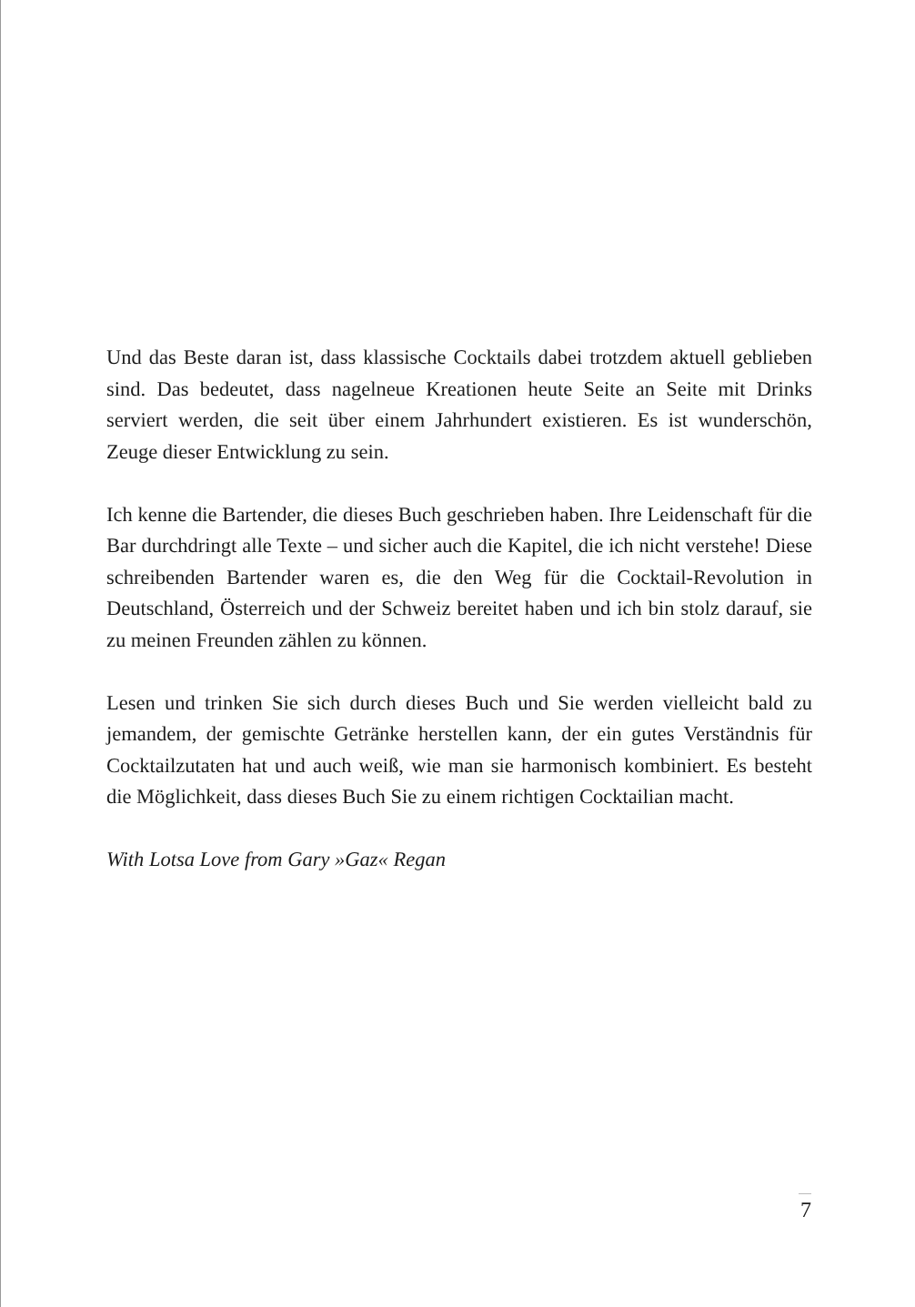Und das Beste daran ist, dass klassische Cocktails dabei trotzdem aktuell geblieben sind. Das bedeutet, dass nagelneue Kreationen heute Seite an Seite mit Drinks serviert werden, die seit über einem Jahrhundert existieren. Es ist wunderschön, Zeuge dieser Entwicklung zu sein.
Ich kenne die Bartender, die dieses Buch geschrieben haben. Ihre Leidenschaft für die Bar durchdringt alle Texte – und sicher auch die Kapitel, die ich nicht verstehe! Diese schreibenden Bartender waren es, die den Weg für die Cocktail-Revolution in Deutschland, Österreich und der Schweiz bereitet haben und ich bin stolz darauf, sie zu meinen Freunden zählen zu können.
Lesen und trinken Sie sich durch dieses Buch und Sie werden vielleicht bald zu jemandem, der gemischte Getränke herstellen kann, der ein gutes Verständnis für Cocktailzutaten hat und auch weiß, wie man sie harmonisch kombiniert. Es besteht die Möglichkeit, dass dieses Buch Sie zu einem richtigen Cocktailian macht.
With Lotsa Love from Gary »Gaz« Regan
7